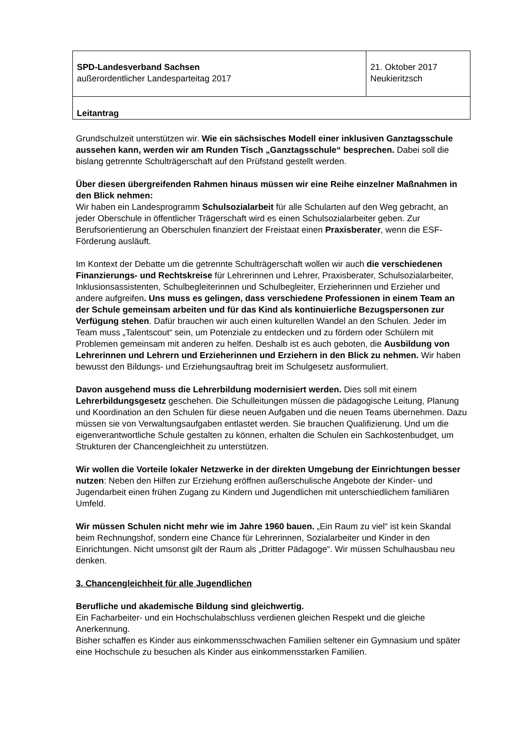| SPD-Landesverband Sachsen außerordentlicher Landesparteitag 2017 | 21. Oktober 2017 Neukieritzsch |
| Leitantrag | |
Grundschulzeit unterstützen wir. Wie ein sächsisches Modell einer inklusiven Ganztagsschule aussehen kann, werden wir am Runden Tisch „Ganztagsschule“ besprechen. Dabei soll die bislang getrennte Schulträgerschaft auf den Prüfstand gestellt werden.
Über diesen übergreifenden Rahmen hinaus müssen wir eine Reihe einzelner Maßnahmen in den Blick nehmen:
Wir haben ein Landesprogramm Schulsozialarbeit für alle Schularten auf den Weg gebracht, an jeder Oberschule in öffentlicher Trägerschaft wird es einen Schulsozialarbeiter geben. Zur Berufsorientierung an Oberschulen finanziert der Freistaat einen Praxisberater, wenn die ESF-Förderung ausläuft.
Im Kontext der Debatte um die getrennte Schulträgerschaft wollen wir auch die verschiedenen Finanzierungs- und Rechtskreise für Lehrerinnen und Lehrer, Praxisberater, Schulsozialarbeiter, Inklusionsassistenten, Schulbegleiterinnen und Schulbegleiter, Erzieherinnen und Erzieher und andere aufgreifen. Uns muss es gelingen, dass verschiedene Professionen in einem Team an der Schule gemeinsam arbeiten und für das Kind als kontinuierliche Bezugspersonen zur Verfügung stehen. Dafür brauchen wir auch einen kulturellen Wandel an den Schulen. Jeder im Team muss „Talentscout“ sein, um Potenziale zu entdecken und zu fördern oder Schülern mit Problemen gemeinsam mit anderen zu helfen. Deshalb ist es auch geboten, die Ausbildung von Lehrerinnen und Lehrern und Erzieherinnen und Erziehern in den Blick zu nehmen. Wir haben bewusst den Bildungs- und Erziehungsauftrag breit im Schulgesetz ausformuliert.
Davon ausgehend muss die Lehrerbildung modernisiert werden. Dies soll mit einem Lehrerbildungsgesetz geschehen. Die Schulleitungen müssen die pädagogische Leitung, Planung und Koordination an den Schulen für diese neuen Aufgaben und die neuen Teams übernehmen. Dazu müssen sie von Verwaltungsaufgaben entlastet werden. Sie brauchen Qualifizierung. Und um die eigenverantwortliche Schule gestalten zu können, erhalten die Schulen ein Sachkostenbudget, um Strukturen der Chancengleichheit zu unterstützen.
Wir wollen die Vorteile lokaler Netzwerke in der direkten Umgebung der Einrichtungen besser nutzen: Neben den Hilfen zur Erziehung eröffnen außerschulische Angebote der Kinder- und Jugendarbeit einen frühen Zugang zu Kindern und Jugendlichen mit unterschiedlichem familiären Umfeld.
Wir müssen Schulen nicht mehr wie im Jahre 1960 bauen. „Ein Raum zu viel“ ist kein Skandal beim Rechnungshof, sondern eine Chance für Lehrerinnen, Sozialarbeiter und Kinder in den Einrichtungen. Nicht umsonst gilt der Raum als „Dritter Pädagoge“. Wir müssen Schulhausbau neu denken.
3. Chancengleichheit für alle Jugendlichen
Berufliche und akademische Bildung sind gleichwertig.
Ein Facharbeiter- und ein Hochschulabschluss verdienen gleichen Respekt und die gleiche Anerkennung.
Bisher schaffen es Kinder aus einkommensschwachen Familien seltener ein Gymnasium und später eine Hochschule zu besuchen als Kinder aus einkommensstarken Familien.